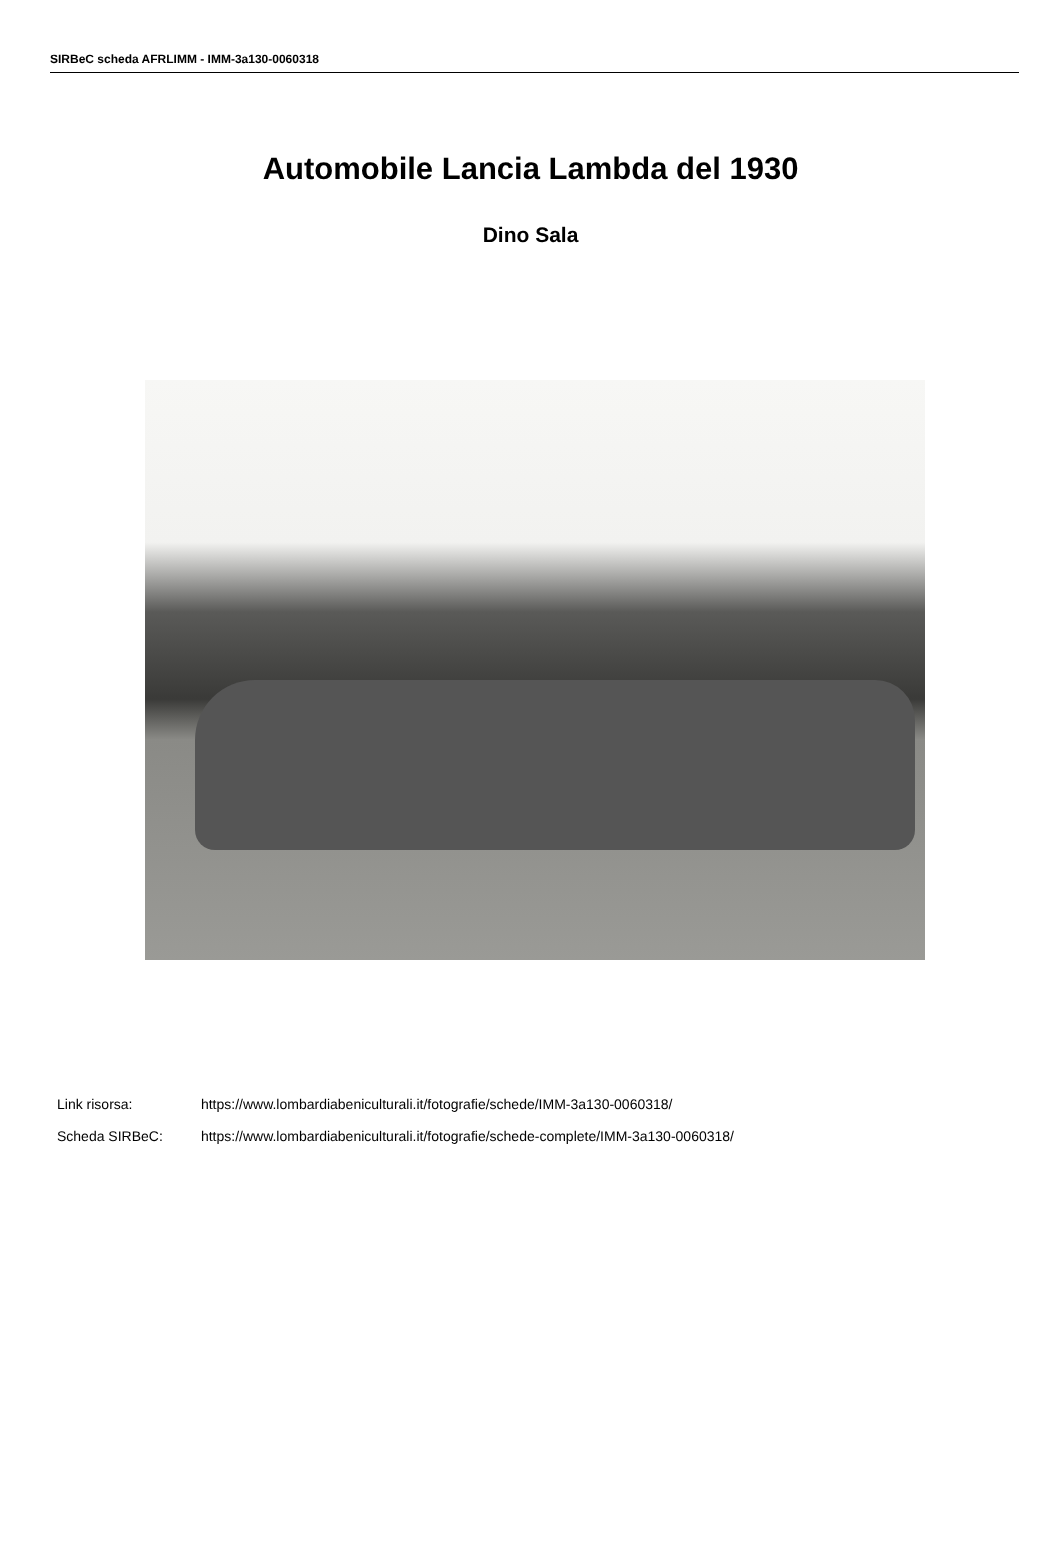SIRBeC scheda AFRLIMM - IMM-3a130-0060318
Automobile Lancia Lambda del 1930
Dino Sala
Link risorsa: https://www.lombardiabeniculturali.it/fotografie/schede/IMM-3a130-0060318/
Scheda SIRBeC: https://www.lombardiabeniculturali.it/fotografie/schede-complete/IMM-3a130-0060318/